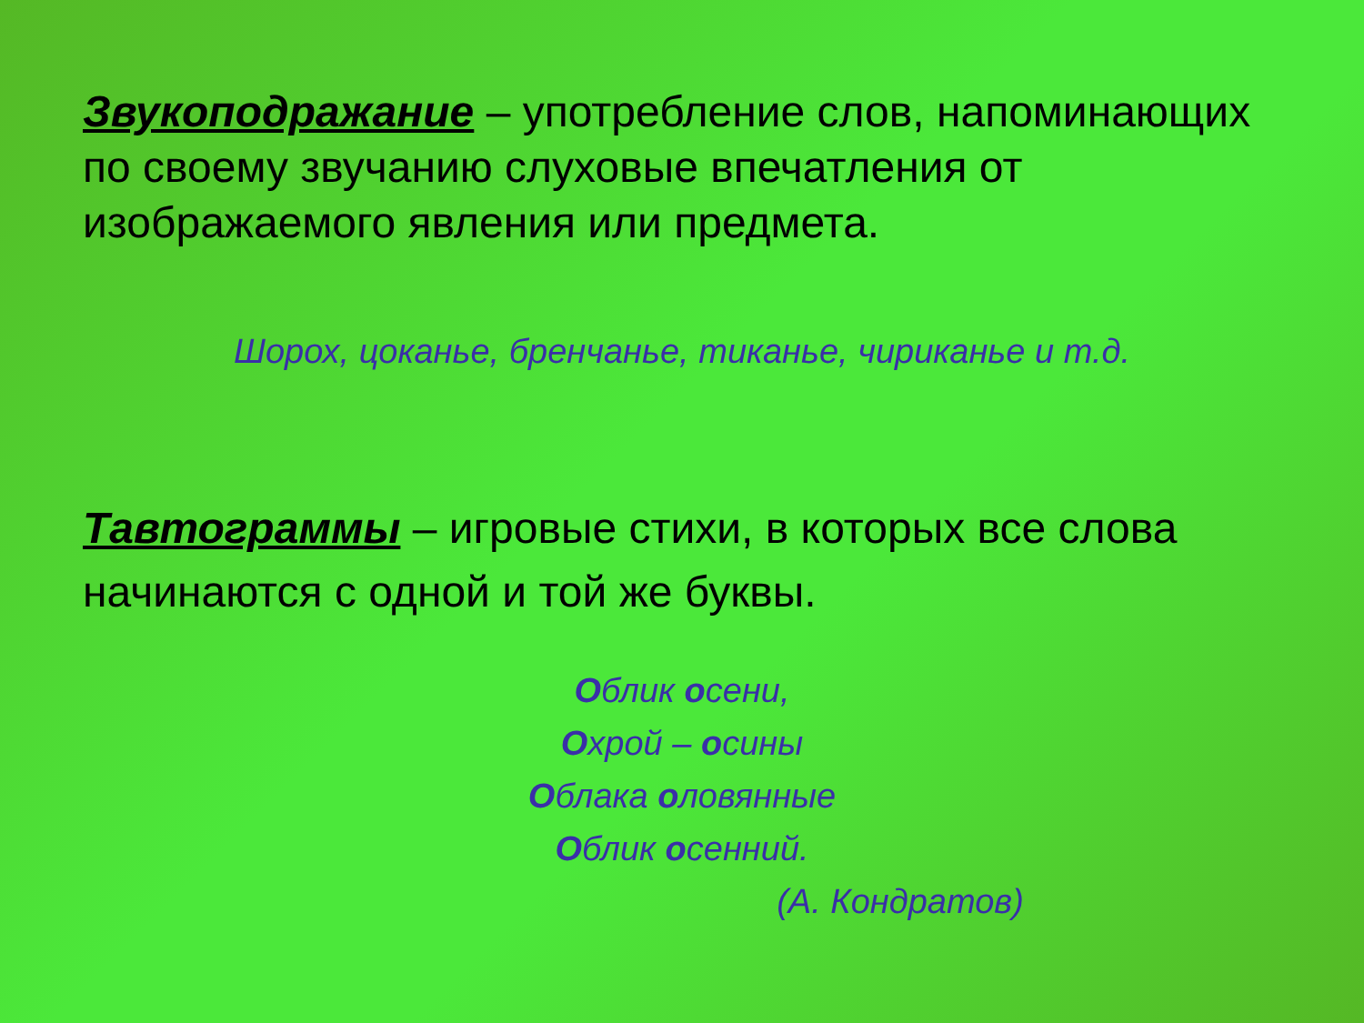Звукоподражание – употребление слов, напоминающих по своему звучанию слуховые впечатления от изображаемого явления или предмета.
Шорох, цоканье, бренчанье, тиканье, чириканье и т.д.
Тавтограммы – игровые стихи, в которых все слова начинаются с одной и той же буквы.
Облик осени,
Охрой – осины
Облака оловянные
Облик осенний.
(А. Кондратов)